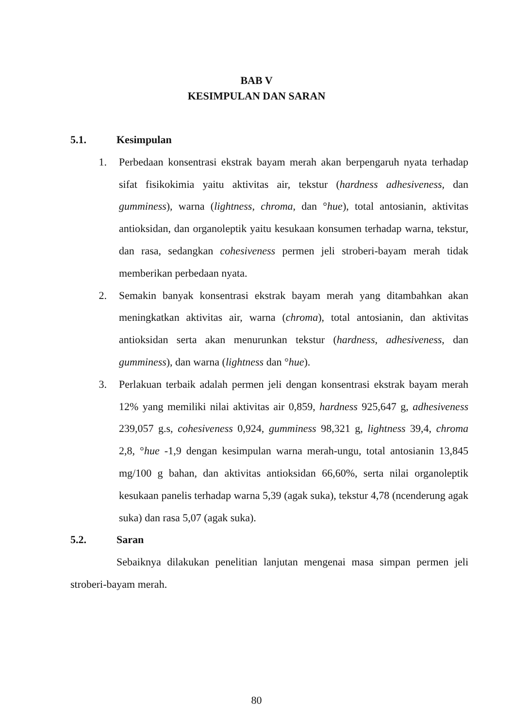BAB V
KESIMPULAN DAN SARAN
5.1. Kesimpulan
1. Perbedaan konsentrasi ekstrak bayam merah akan berpengaruh nyata terhadap sifat fisikokimia yaitu aktivitas air, tekstur (hardness adhesiveness, dan gumminess), warna (lightness, chroma, dan °hue), total antosianin, aktivitas antioksidan, dan organoleptik yaitu kesukaan konsumen terhadap warna, tekstur, dan rasa, sedangkan cohesiveness permen jeli stroberi-bayam merah tidak memberikan perbedaan nyata.
2. Semakin banyak konsentrasi ekstrak bayam merah yang ditambahkan akan meningkatkan aktivitas air, warna (chroma), total antosianin, dan aktivitas antioksidan serta akan menurunkan tekstur (hardness, adhesiveness, dan gumminess), dan warna (lightness dan °hue).
3. Perlakuan terbaik adalah permen jeli dengan konsentrasi ekstrak bayam merah 12% yang memiliki nilai aktivitas air 0,859, hardness 925,647 g, adhesiveness 239,057 g.s, cohesiveness 0,924, gumminess 98,321 g, lightness 39,4, chroma 2,8, °hue -1,9 dengan kesimpulan warna merah-ungu, total antosianin 13,845 mg/100 g bahan, dan aktivitas antioksidan 66,60%, serta nilai organoleptik kesukaan panelis terhadap warna 5,39 (agak suka), tekstur 4,78 (ncenderung agak suka) dan rasa 5,07 (agak suka).
5.2. Saran
Sebaiknya dilakukan penelitian lanjutan mengenai masa simpan permen jeli stroberi-bayam merah.
80